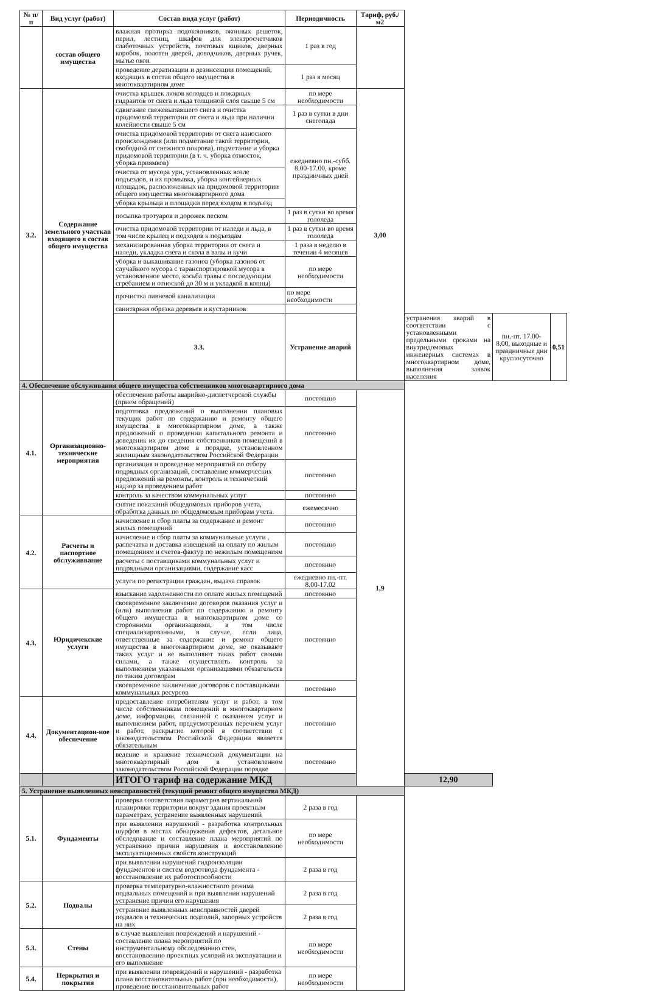| № п/п | Вид услуг (работ) | Состав вида услуг (работ) | Периодичность | Тариф, руб./м2 | | | |
| --- | --- | --- | --- | --- | --- | --- | --- |
| | состав общего имущества | влажная протирка подоконников, оконных решеток, перил, лестниц, шкафов для электросчетчиков слаботочных устройств, почтовых ящиков, дверных коробок, полотен дверей, доводчиков, дверных ручек, мытье окон | 1 раз в год | | | | |
| | | проведение дератизации и дезинсекции помещений, входящих в состав общего имущества в многоквартирном доме | 1 раз в месяц | | | | |
| 3.2. | Содержание земельного участкав входящего в состав общего имущества | очистка крышек люков колодцев и пожарных гидрантов от снега и льда толщиной слоя свыше 5 см | по мере необходимости | 3,00 | | | |
| | | сдвигание свежевыпавшего снега и очистка придомовой территории от снега и льда при наличии колейности свыше 5 см | 1 раз в сутки в дни снегопада | | | | |
| | | очистка придомовой территории от снега наносного происхождения (или подметание такой территории, свободной от снежного покрова), подметание и уборка придомовой территории (в т. ч. уборка отмосток, уборка приямков) | ежедневно пн.-субб. 8.00-17.00, кроме праздничных дней | | | | |
| | | очистка от мусора урн, установленных возле подъездов, и их промывка, уборка контейнерных площадок, расположенных на придомовой территории общего имущества многоквартирного дома | | | | | |
| | | уборка крыльца и площадки перед входом в подъезд | | | | | |
| | | посыпка тротуаров и дорожек песком | 1 раз в сутки во время гололеда | | | | |
| | | очистка придомовой территории от наледи и льда, в том числе крылец и подходов к подъездам | 1 раз в сутки во время гололеда | | | | |
| | | механизированная уборка территории от снега и наледи, укладка снега и скола в валы и кучи | 1 раза в неделю в течении 4 месяцев | | | | |
| | | уборка и выкашивание газонов (уборка газонов от случайного мусора с таранспортировкой мусора в установленное место, косьба травы с последующим сгребанием и отноской до 30 м и укладкой в копны) | по мере необходимости | | | | |
| | | прочистка ливневой канализации | по мере необходимости | | | | |
| | | санитарная обрезка деревьев и кустарников | | | | | |
| | | 3.3. | Устранение аварий | | устранения аварий в соответствии с установленными предельными сроками на внутридомовых инженерных системах в многоквартирном доме, выполнения заявок населения | пн.-пт. 17.00-8.00, выходные и праздничные дни круглосуточно | 0,51 |
| 4. Обеспечение обслуживания общего имущества собственников многоквартирного дома | | | | | | | |
| 4.1. | Организационно-технические мероприятия | обеспечение работы аварийно-диспетчерской службы (прием обращений) | постоянно | 1,9 | | | |
| | | подготовка предложений о выполнении плановых текущих работ по содержанию и ремонту общего имущества в многоквартирном доме, а также предложений о проведении капитального ремонта и доведеник их до сведения собственников помещений в многоквартирном доме в порядке, установленном жилищным законодательством Российской Федерации | постоянно | | | | |
| | | организация и проведение мероприятий по отбору подрядных организаций, составление коммерческих предложений на ремонты, контроль и технический надзор за проведением работ | постоянно | | | | |
| | | контроль за качеством коммунальных услуг | постоянно | | | | |
| | | снятие показаний общедомовых приборов учета, обработка данных по общедомовым приборам учета. | ежемесячно | | | | |
| 4.2. | Расчеты и паспортное обслуживвание | начисление и сбор платы за содержание и ремонт жилых помещений | постоянно | | | | |
| | | начисление и сбор платы за коммунальные услуги , распечатка и доставка извещений на оплату по жилым помещениям и счетов-фактур по нежилым помещениям | постоянно | | | | |
| | | расчеты с поставщиками коммунальных услуг и подрядными организациями, содержание касс | постоянно | | | | |
| | | услуги по регистрации граждан, выдача справок | ежедневно пн.-пт. 8.00-17.02 | | | | |
| 4.3. | Юридичекские услуги | взыскание задолженности по оплате жилых помещений | постоянно | | | | |
| | | своевременное заключение договоров оказания услуг и (или) выполнения работ по содержанию и ремонту общего имущества в многоквартирном доме со сторонними организациями, в том числе специализированными, в случае, если лица, ответственные за содержание и ремонт общего имущества в многоквартирном доме, не оказывают таких услуг и не выполняют таких работ своими силами, а также осуществлять контроль за выполнением указанными организациями обязательств по таким договорам | постоянно | | | | |
| | | своевременное заключение договоров с поставщиками коммунальных ресурсов | постоянно | | | | |
| 4.4. | Документацион-ное обеспечение | предоставление потребителям услуг и работ, в том числе собственникам помещений в многоквартирном доме, информации, связанной с оказанием услуг и выполнением работ, предусмотренных перечнем услуг и работ, раскрытие которой в соответствии с законодательством Российской Федерации является обязательным | постоянно | | | | |
| | | ведение и хранение технической документации на многоквартирный дом в установленном законодательством Российской Федерации порядке | постоянно | | | | |
| | | ИТОГО тариф на содержание МКД | | | 12,90 | | |
| 5. Устранение выявленных неисправностей (текущий ремонт общего имущества МКД) | | | | | | | |
| 5.1. | Фундаменты | проверка соответствия параметров вертикальной планировки территории вокруг здания проектным параметрам, устранение выявленных нарушений | 2 раза в год | | | | |
| | | при выявлении нарушений - разработка контрольных шурфов в местах обнаружения дефектов, детальное обследование и составление плана мероприятий по устранению причин нарушения и восстановлению эксплуатационных свойств конструкций | по мере необходимости | | | | |
| | | при выявлении нарушений гидроизоляции фундаментов и систем водоотвода фундамента - восстановление их работоспособности | 2 раза в год | | | | |
| 5.2. | Подвалы | проверка температурно-влажностного режима подвальных помещений и при выявлении нарушений устранение причин его нарушения | 2 раза в год | | | | |
| | | устранение выявленных неисправностей дверей подвалов и технических подполий, запорных устройств на них | 2 раза в год | | | | |
| 5.3. | Стены | в случае выявления повреждений и нарушений - составление плана мероприятий по инструментальному обследованию стен, восстановлению проектных условий их эксплуатации и его выполнение | по мере необходимости | | | | |
| 5.4. | Перкрытия и покрытия | при выявлении повреждений и нарушений - разработка плана восстановительных работ (при необходимости), проведение восстановительных работ | по мере необходимости | | | | |